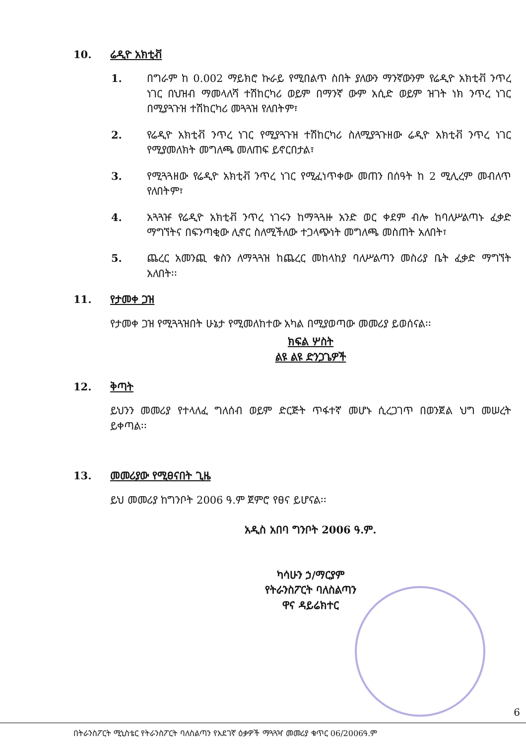10. ሬዲዮ አክቲቭ
1. በግራም ከ 0.002 ማይክሮ ኩራይ የሚበልጥ ስበት ያለውን ማንኛውንም የሬዲዮ አክቲቭ ንጥረ ነገር በህዝብ ማመላለሻ ተሽከርካሪ ወይም በማንኛ ውም አሲድ ወይም ዝገት ነክ ንጥረ ነገር በሚያጓጉዝ ተሽከርካሪ መጓጓዝ የለበትም፣
2. የሬዲዮ አክቲቭ ንጥረ ነገር የሚያጓጉዝ ተሽከርካሪ ስለሚያጓጉዘው ሬዲዮ አክቲቭ ንጥረ ነገር የሚያመለክት መግለጫ መለጠፍ ይኖርበታል፣
3. የሚጓጓዘው የሬዲዮ አክቲቭ ንጥረ ነገር የሚፈነጥቀው መጠን በሰዓት ከ 2 ሚሊረም መብለጥ የለበትም፣
4. አጓጓዡ የሬዲዮ አክቲቭ ንጥረ ነገሩን ከማጓጓዙ አንድ ወር ቀደም ብሎ ከባለሥልጣኑ ፈቃድ ማግኘትና በፍንጣቂው ሊኖር ስለሚችለው ተጋላጭነት መግለጫ መስጠት አለበት፣
5. ጨረር አመንጪ ቁስን ለማጓጓዝ ከጨረር መከላከያ ባለሥልጣን መስሪያ ቤት ፈቃድ ማግኘት አለበት፡፡
11. የታመቀ ጋዝ
የታመቀ ጋዝ የሚጓጓዝበት ሁኔታ የሚመለከተው አካል በሚያወጣው መመሪያ ይወሰናል፡፡
ክፍል ሦስት
ልዩ ልዩ ድንጋጌዎች
12. ቅጣት
ይህንን መመሪያ የተላለፈ ግለሰብ ወይም ድርጅት ጥፋተኛ መሆኑ ሲረጋገጥ በወንጀል ህግ መሠረት ይቀጣል፡፡
13. መመሪያው የሚፀናበት ጊዜ
ይህ መመሪያ ከግንቦት 2006 ዓ.ም ጀምሮ የፀና ይሆናል፡፡
አዲስ አበባ ግንቦት 2006 ዓ.ም.
ካሳሁን ኃ/ማርያም
የትራንስፖርት ባለስልጣን
ዋና ዳይሬክተር
6
በትራንስፖርት ሚኒስቴር የትራንስፖርት ባለስልጣን የአደገኛ ዕቃዎች ማጓጓዣ መመሪያ ቁጥር 06/2006ዓ.ም